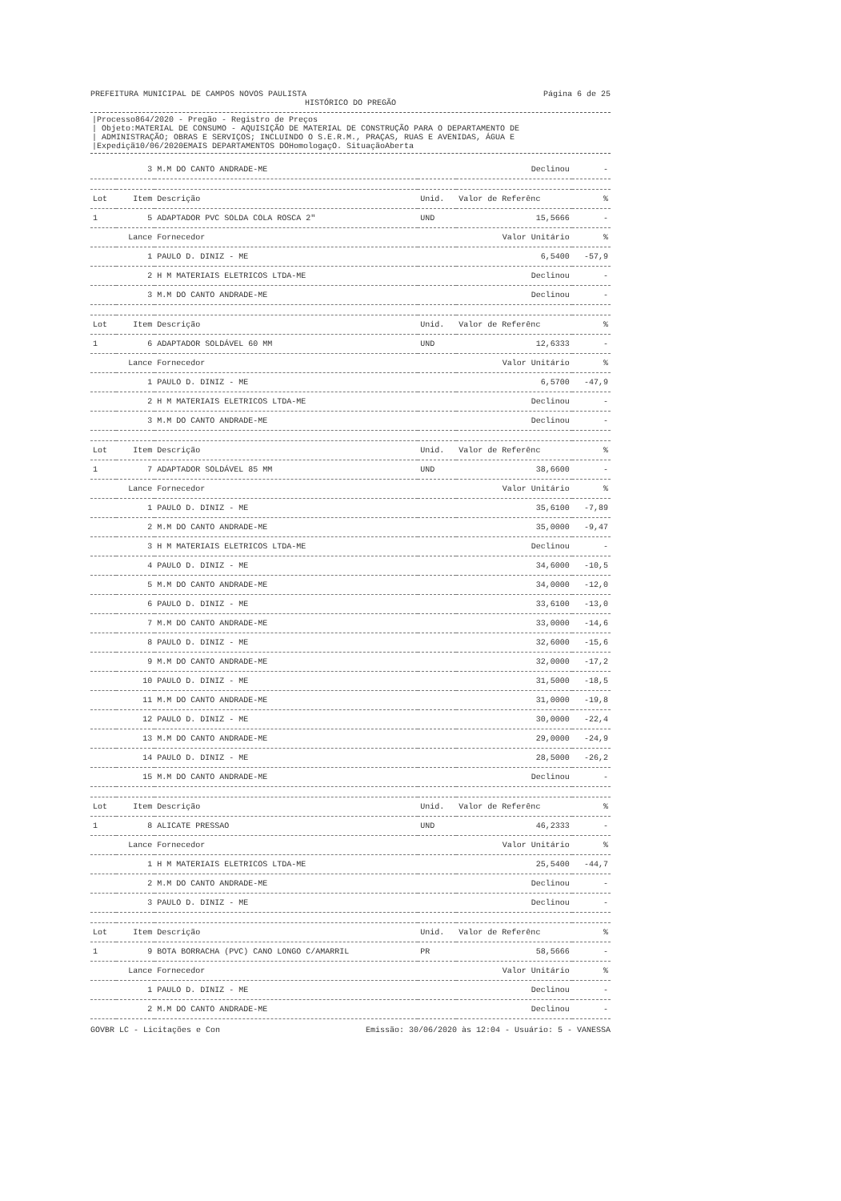PREFEITURA MUNICIPAL DE CAMPOS NOVOS PAULISTA
Página 6 de 25
HISTÓRICO DO PREGÃO
|Processo864/2020 - Pregão - Registro de Preços
| Objeto:MATERIAL DE CONSUMO - AQUISIÇÃO DE MATERIAL DE CONSTRUÇÃO PARA O DEPARTAMENTO DE
| ADMINISTRAÇÃO; OBRAS E SERVIÇOS; INCLUINDO O S.E.R.M., PRAÇAS, RUAS E AVENIDAS, ÁGUA E
|Expediçã10/06/2020EMAIS DEPARTAMENTOS DOHomologaçO. SituaçãoAberta
| | 3 | M.M DO CANTO ANDRADE-ME | | Declinou | - |
| Lot | Item | Descrição | Unid. | Valor de Referênc | % |
| 1 | 5 | ADAPTADOR PVC SOLDA COLA ROSCA 2" | UND | 15,5666 | - |
| | Lance | Fornecedor | | Valor Unitário | % |
| | 1 | PAULO D. DINIZ - ME | | 6,5400 | -57,9 |
| | 2 | H M MATERIAIS ELETRICOS LTDA-ME | | Declinou | - |
| | 3 | M.M DO CANTO ANDRADE-ME | | Declinou | - |
| Lot | Item | Descrição | Unid. | Valor de Referênc | % |
| 1 | 6 | ADAPTADOR SOLDÁVEL 60 MM | UND | 12,6333 | - |
| | Lance | Fornecedor | | Valor Unitário | % |
| | 1 | PAULO D. DINIZ - ME | | 6,5700 | -47,9 |
| | 2 | H M MATERIAIS ELETRICOS LTDA-ME | | Declinou | - |
| | 3 | M.M DO CANTO ANDRADE-ME | | Declinou | - |
| Lot | Item | Descrição | Unid. | Valor de Referênc | % |
| 1 | 7 | ADAPTADOR SOLDÁVEL 85 MM | UND | 38,6600 | - |
| | Lance | Fornecedor | | Valor Unitário | % |
| | 1 | PAULO D. DINIZ - ME | | 35,6100 | -7,89 |
| | 2 | M.M DO CANTO ANDRADE-ME | | 35,0000 | -9,47 |
| | 3 | H M MATERIAIS ELETRICOS LTDA-ME | | Declinou | - |
| | 4 | PAULO D. DINIZ - ME | | 34,6000 | -10,5 |
| | 5 | M.M DO CANTO ANDRADE-ME | | 34,0000 | -12,0 |
| | 6 | PAULO D. DINIZ - ME | | 33,6100 | -13,0 |
| | 7 | M.M DO CANTO ANDRADE-ME | | 33,0000 | -14,6 |
| | 8 | PAULO D. DINIZ - ME | | 32,6000 | -15,6 |
| | 9 | M.M DO CANTO ANDRADE-ME | | 32,0000 | -17,2 |
| | 10 | PAULO D. DINIZ - ME | | 31,5000 | -18,5 |
| | 11 | M.M DO CANTO ANDRADE-ME | | 31,0000 | -19,8 |
| | 12 | PAULO D. DINIZ - ME | | 30,0000 | -22,4 |
| | 13 | M.M DO CANTO ANDRADE-ME | | 29,0000 | -24,9 |
| | 14 | PAULO D. DINIZ - ME | | 28,5000 | -26,2 |
| | 15 | M.M DO CANTO ANDRADE-ME | | Declinou | - |
| Lot | Item | Descrição | Unid. | Valor de Referênc | % |
| 1 | 8 | ALICATE PRESSAO | UND | 46,2333 | - |
| | Lance | Fornecedor | | Valor Unitário | % |
| | 1 | H M MATERIAIS ELETRICOS LTDA-ME | | 25,5400 | -44,7 |
| | 2 | M.M DO CANTO ANDRADE-ME | | Declinou | - |
| | 3 | PAULO D. DINIZ - ME | | Declinou | - |
| Lot | Item | Descrição | Unid. | Valor de Referênc | % |
| 1 | 9 | BOTA BORRACHA (PVC) CANO LONGO C/AMARRIL | PR | 58,5666 | - |
| | Lance | Fornecedor | | Valor Unitário | % |
| | 1 | PAULO D. DINIZ - ME | | Declinou | - |
| | 2 | M.M DO CANTO ANDRADE-ME | | Declinou | - |
GOVBR LC - Licitações e Con Emissão: 30/06/2020 às 12:04 - Usuário: 5 - VANESSA